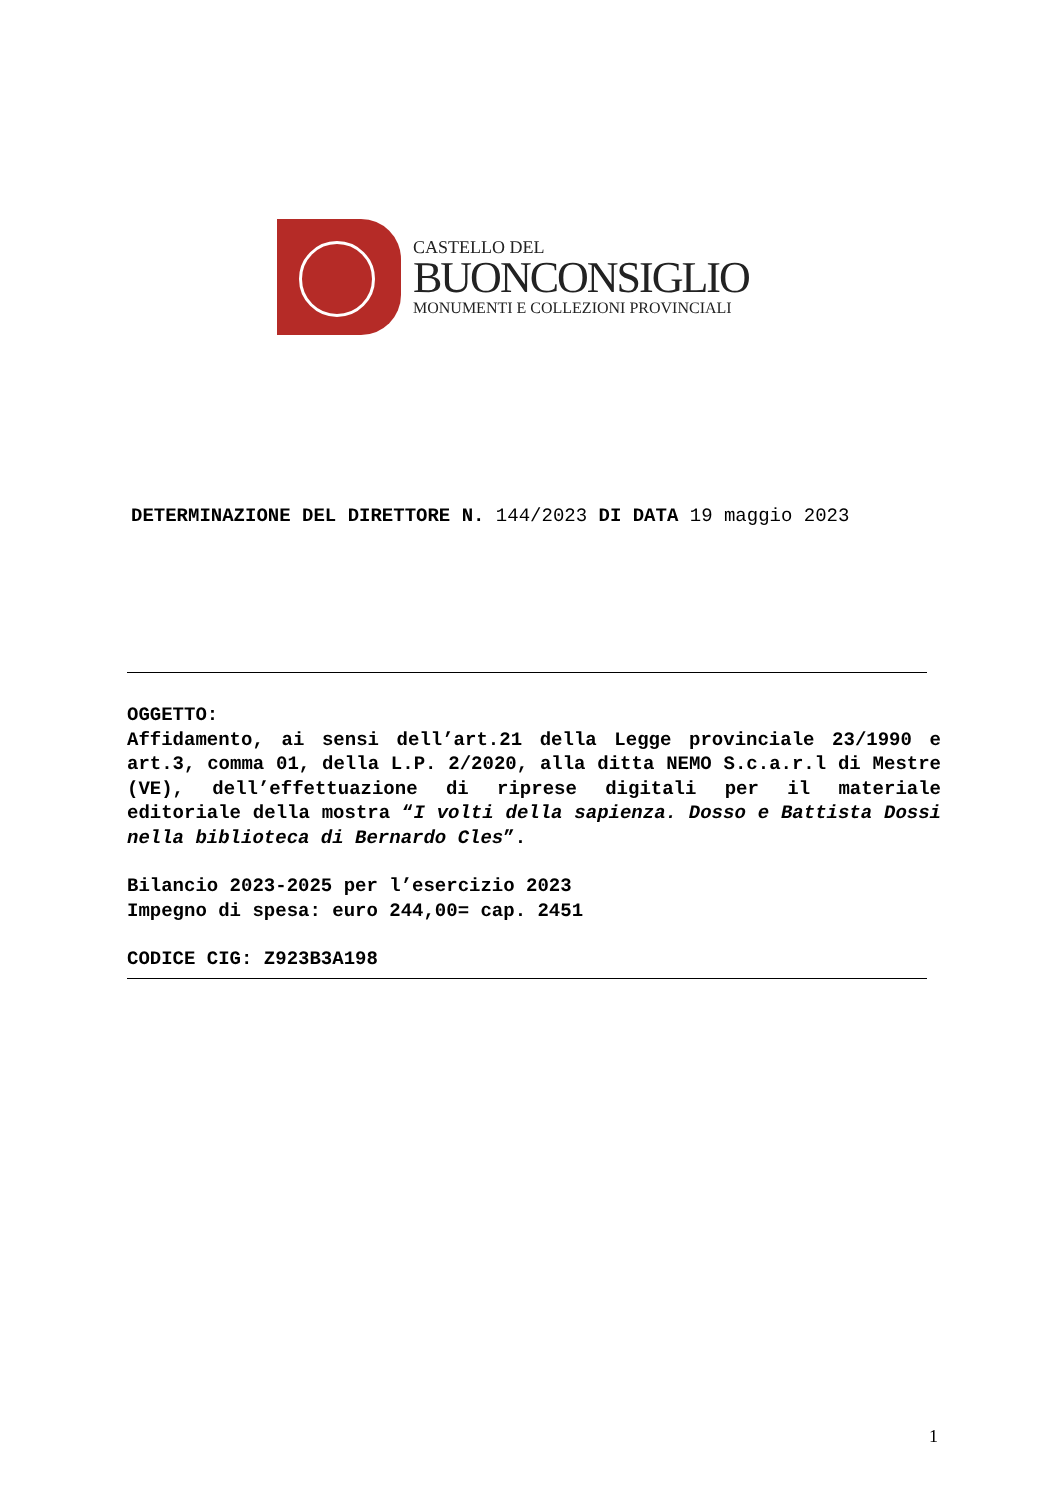CASTELLO DEL
BUONCONSIGLIO
MONUMENTI E COLLEZIONI PROVINCIALI
DETERMINAZIONE DEL DIRETTORE N. 144/2023 DI DATA 19 maggio 2023
OGGETTO:
Affidamento, ai sensi dell’art.21 della Legge provinciale 23/1990 e art.3, comma 01, della L.P. 2/2020, alla ditta NEMO S.c.a.r.l di Mestre (VE), dell’effettuazione di riprese digitali per il materiale editoriale della mostra “I volti della sapienza. Dosso e Battista Dossi nella biblioteca di Bernardo Cles”.
Bilancio 2023-2025 per l’esercizio 2023
Impegno di spesa: euro 244,00= cap. 2451
CODICE CIG: Z923B3A198
1